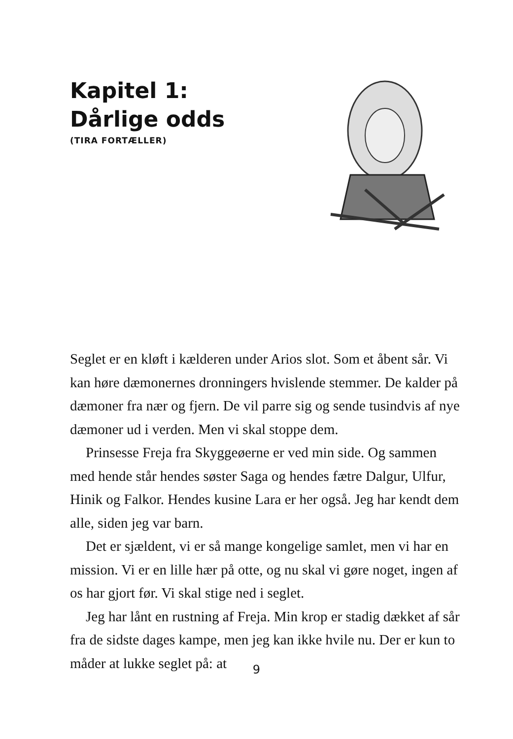Kapitel 1:
Dårlige odds
(TIRA FORTÆLLER)
Seglet er en kløft i kælderen under Arios slot. Som et åbent sår. Vi kan høre dæmonernes dronningers hvislende stemmer. De kalder på dæmoner fra nær og fjern. De vil parre sig og sende tusindvis af nye dæmoner ud i verden. Men vi skal stoppe dem.
Prinsesse Freja fra Skyggeøerne er ved min side. Og sammen med hende står hendes søster Saga og hendes fætre Dalgur, Ulfur, Hinik og Falkor. Hendes kusine Lara er her også. Jeg har kendt dem alle, siden jeg var barn.
Det er sjældent, vi er så mange kongelige samlet, men vi har en mission. Vi er en lille hær på otte, og nu skal vi gøre noget, ingen af os har gjort før. Vi skal stige ned i seglet.
Jeg har lånt en rustning af Freja. Min krop er stadig dækket af sår fra de sidste dages kampe, men jeg kan ikke hvile nu. Der er kun to måder at lukke seglet på: at
9